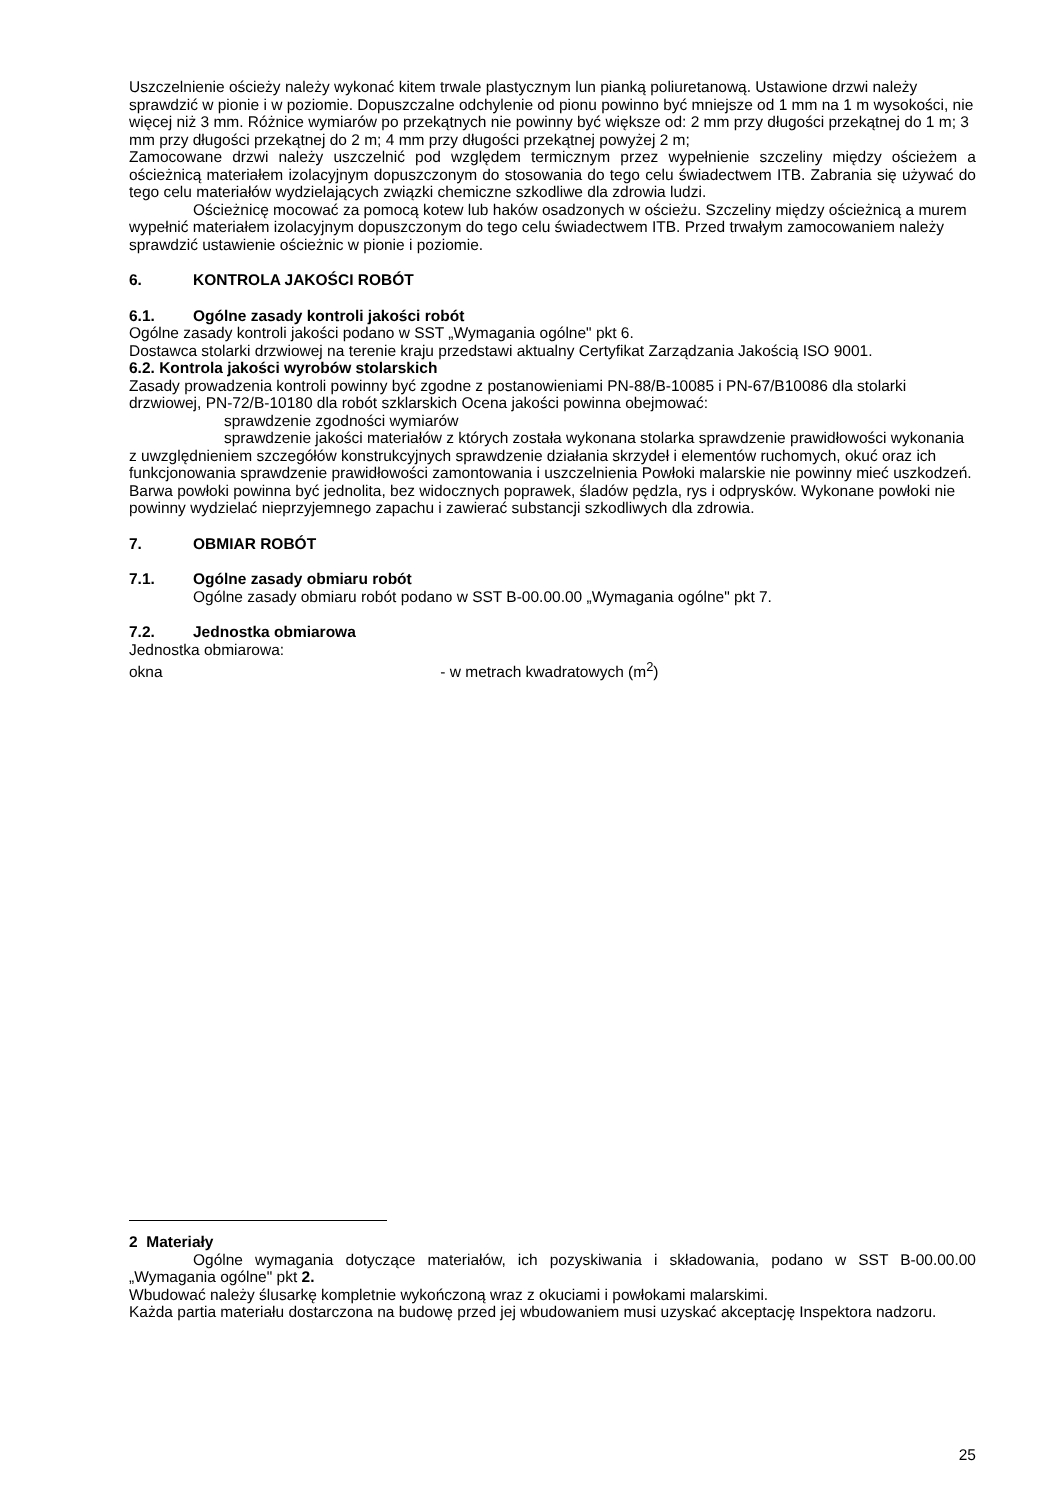Uszczelnienie ościeży należy wykonać kitem trwale plastycznym lun pianką poliuretanową. Ustawione drzwi należy sprawdzić w pionie i w poziomie. Dopuszczalne odchylenie od pionu powinno być mniejsze od 1 mm na 1 m wysokości, nie więcej niż 3 mm. Różnice wymiarów po przekątnych nie powinny być większe od: 2 mm przy długości przekątnej do 1 m; 3 mm przy długości przekątnej do 2 m; 4 mm przy długości przekątnej powyżej 2 m;
Zamocowane drzwi należy uszczelnić pod względem termicznym przez wypełnienie szczeliny między ościeżem a ościeżnicą materiałem izolacyjnym dopuszczonym do stosowania do tego celu świadectwem ITB. Zabrania się używać do tego celu materiałów wydzielających związki chemiczne szkodliwe dla zdrowia ludzi.
Ościeżnicę mocować za pomocą kotew lub haków osadzonych w ościeżu. Szczeliny między ościeżnicą a murem wypełnić materiałem izolacyjnym dopuszczonym do tego celu świadectwem ITB. Przed trwałym zamocowaniem należy sprawdzić ustawienie ościeżnic w pionie i poziomie.
6. KONTROLA JAKOŚCI ROBÓT
6.1. Ogólne zasady kontroli jakości robót
Ogólne zasady kontroli jakości podano w SST „Wymagania ogólne" pkt 6.
Dostawca stolarki drzwiowej na terenie kraju przedstawi aktualny Certyfikat Zarządzania Jakością ISO 9001.
6.2. Kontrola jakości wyrobów stolarskich
Zasady prowadzenia kontroli powinny być zgodne z postanowieniami PN-88/B-10085 i PN-67/B10086 dla stolarki drzwiowej, PN-72/B-10180 dla robót szklarskich Ocena jakości powinna obejmować:
sprawdzenie zgodności wymiarów
sprawdzenie jakości materiałów z których została wykonana stolarka sprawdzenie prawidłowości wykonania z uwzględnieniem szczegółów konstrukcyjnych sprawdzenie działania skrzydeł i elementów ruchomych, okuć oraz ich funkcjonowania sprawdzenie prawidłowości zamontowania i uszczelnienia Powłoki malarskie nie powinny mieć uszkodzeń. Barwa powłoki powinna być jednolita, bez widocznych poprawek, śladów pędzla, rys i odprysków. Wykonane powłoki nie powinny wydzielać nieprzyjemnego zapachu i zawierać substancji szkodliwych dla zdrowia.
7. OBMIAR ROBÓT
7.1. Ogólne zasady obmiaru robót
Ogólne zasady obmiaru robót podano w SST B-00.00.00 „Wymagania ogólne" pkt 7.
7.2. Jednostka obmiarowa
Jednostka obmiarowa:
okna - w metrach kwadratowych (m<sup>2</sup>)
2 Materiały
Ogólne wymagania dotyczące materiałów, ich pozyskiwania i składowania, podano w SST B-00.00.00 „Wymagania ogólne" pkt 2.
Wbudować należy ślusarkę kompletnie wykończoną wraz z okuciami i powłokami malarskimi.
Każda partia materiału dostarczona na budowę przed jej wbudowaniem musi uzyskać akceptację Inspektora nadzoru.
25